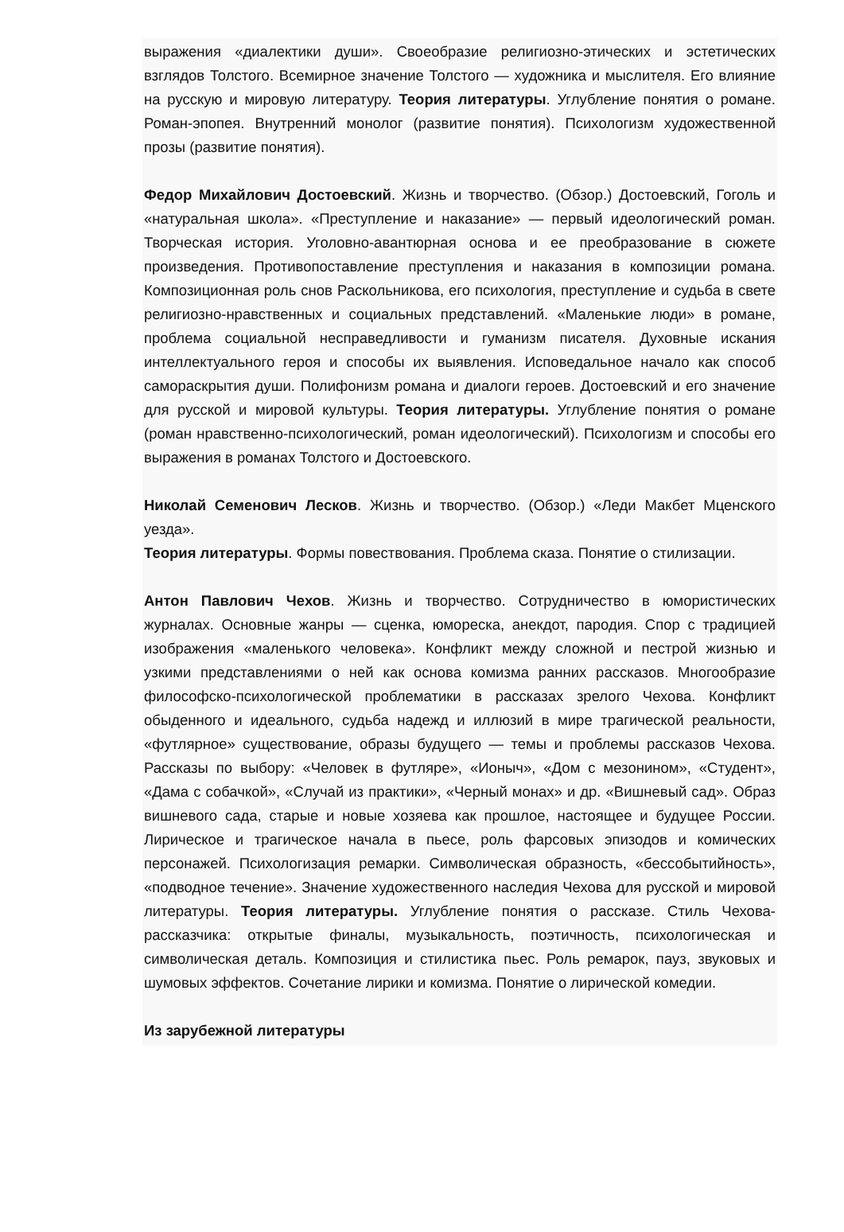выражения «диалектики души». Своеобразие религиозно-этических и эстетических взглядов Толстого. Всемирное значение Толстого — художника и мыслителя. Его влияние на русскую и мировую литературу. Теория литературы. Углубление понятия о романе. Роман-эпопея. Внутренний монолог (развитие понятия). Психологизм художественной прозы (развитие понятия).
Федор Михайлович Достоевский. Жизнь и творчество. (Обзор.) Достоевский, Гоголь и «натуральная школа». «Преступление и наказание» — первый идеологический роман. Творческая история. Уголовно-авантюрная основа и ее преобразование в сюжете произведения. Противопоставление преступления и наказания в композиции романа. Композиционная роль снов Раскольникова, его психология, преступление и судьба в свете религиозно-нравственных и социальных представлений. «Маленькие люди» в романе, проблема социальной несправедливости и гуманизм писателя. Духовные искания интеллектуального героя и способы их выявления. Исповедальное начало как способ самораскрытия души. Полифонизм романа и диалоги героев. Достоевский и его значение для русской и мировой культуры. Теория литературы. Углубление понятия о романе (роман нравственно-психологический, роман идеологический). Психологизм и способы его выражения в романах Толстого и Достоевского.
Николай Семенович Лесков. Жизнь и творчество. (Обзор.) «Леди Макбет Мценского уезда».
Теория литературы. Формы повествования. Проблема сказа. Понятие о стилизации.
Антон Павлович Чехов. Жизнь и творчество. Сотрудничество в юмористических журналах. Основные жанры — сценка, юмореска, анекдот, пародия. Спор с традицией изображения «маленького человека». Конфликт между сложной и пестрой жизнью и узкими представлениями о ней как основа комизма ранних рассказов. Многообразие философско-психологической проблематики в рассказах зрелого Чехова. Конфликт обыденного и идеального, судьба надежд и иллюзий в мире трагической реальности, «футлярное» существование, образы будущего — темы и проблемы рассказов Чехова. Рассказы по выбору: «Человек в футляре», «Ионыч», «Дом с мезонином», «Студент», «Дама с собачкой», «Случай из практики», «Черный монах» и др. «Вишневый сад». Образ вишневого сада, старые и новые хозяева как прошлое, настоящее и будущее России. Лирическое и трагическое начала в пьесе, роль фарсовых эпизодов и комических персонажей. Психологизация ремарки. Символическая образность, «бессобытийность», «подводное течение». Значение художественного наследия Чехова для русской и мировой литературы. Теория литературы. Углубление понятия о рассказе. Стиль Чехова-рассказчика: открытые финалы, музыкальность, поэтичность, психологическая и символическая деталь. Композиция и стилистика пьес. Роль ремарок, пауз, звуковых и шумовых эффектов. Сочетание лирики и комизма. Понятие о лирической комедии.
Из зарубежной литературы